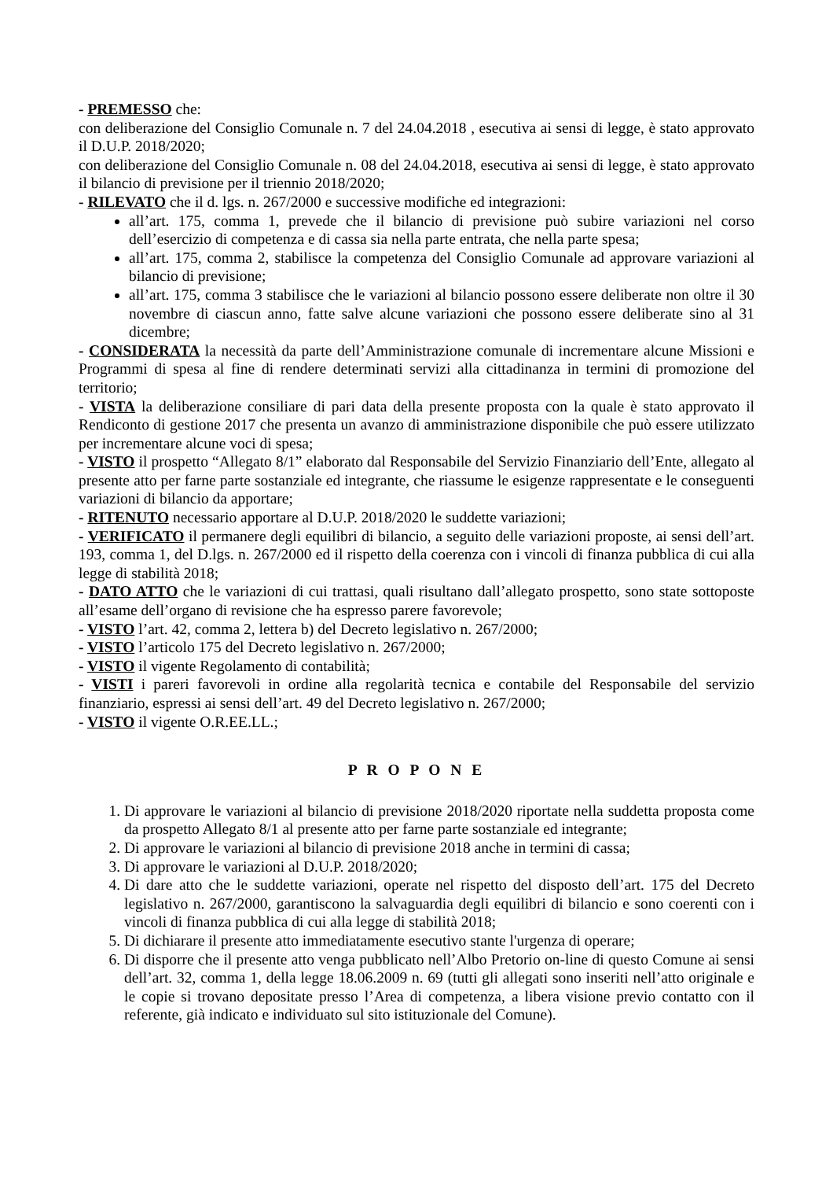- PREMESSO che:
con deliberazione del Consiglio Comunale n. 7 del 24.04.2018 , esecutiva ai sensi di legge, è stato approvato il D.U.P. 2018/2020;
con deliberazione del Consiglio Comunale n. 08 del 24.04.2018, esecutiva ai sensi di legge, è stato approvato il bilancio di previsione per il triennio 2018/2020;
- RILEVATO che il d. lgs. n. 267/2000 e successive modifiche ed integrazioni:
all’art. 175, comma 1, prevede che il bilancio di previsione può subire variazioni nel corso dell’esercizio di competenza e di cassa sia nella parte entrata, che nella parte spesa;
all’art. 175, comma 2, stabilisce la competenza del Consiglio Comunale ad approvare variazioni al bilancio di previsione;
all’art. 175, comma 3 stabilisce che le variazioni al bilancio possono essere deliberate non oltre il 30 novembre di ciascun anno, fatte salve alcune variazioni che possono essere deliberate sino al 31 dicembre;
- CONSIDERATA la necessità da parte dell’Amministrazione comunale di incrementare alcune Missioni e Programmi di spesa al fine di rendere determinati servizi alla cittadinanza in termini di promozione del territorio;
- VISTA la deliberazione consiliare di pari data della presente proposta con la quale è stato approvato il Rendiconto di gestione 2017 che presenta un avanzo di amministrazione disponibile che può essere utilizzato per incrementare alcune voci di spesa;
- VISTO il prospetto “Allegato 8/1” elaborato dal Responsabile del Servizio Finanziario dell’Ente, allegato al presente atto per farne parte sostanziale ed integrante, che riassume le esigenze rappresentate e le conseguenti variazioni di bilancio da apportare;
- RITENUTO necessario apportare al D.U.P. 2018/2020 le suddette variazioni;
- VERIFICATO il permanere degli equilibri di bilancio, a seguito delle variazioni proposte, ai sensi dell’art. 193, comma 1, del D.lgs. n. 267/2000 ed il rispetto della coerenza con i vincoli di finanza pubblica di cui alla legge di stabilità 2018;
- DATO ATTO che le variazioni di cui trattasi, quali risultano dall’allegato prospetto, sono state sottoposte all’esame dell’organo di revisione che ha espresso parere favorevole;
- VISTO l’art. 42, comma 2, lettera b) del Decreto legislativo n. 267/2000;
- VISTO l’articolo 175 del Decreto legislativo n. 267/2000;
- VISTO il vigente Regolamento di contabilità;
- VISTI i pareri favorevoli in ordine alla regolarità tecnica e contabile del Responsabile del servizio finanziario, espressi ai sensi dell’art. 49 del Decreto legislativo n. 267/2000;
- VISTO il vigente O.R.EE.LL.;
P R O P O N E
1. Di approvare le variazioni al bilancio di previsione 2018/2020 riportate nella suddetta proposta come da prospetto Allegato 8/1 al presente atto per farne parte sostanziale ed integrante;
2. Di approvare le variazioni al bilancio di previsione 2018 anche in termini di cassa;
3. Di approvare le variazioni al D.U.P. 2018/2020;
4. Di dare atto che le suddette variazioni, operate nel rispetto del disposto dell’art. 175 del Decreto legislativo n. 267/2000, garantiscono la salvaguardia degli equilibri di bilancio e sono coerenti con i vincoli di finanza pubblica di cui alla legge di stabilità 2018;
5. Di dichiarare il presente atto immediatamente esecutivo stante l'urgenza di operare;
6. Di disporre che il presente atto venga pubblicato nell’Albo Pretorio on-line di questo Comune ai sensi dell’art. 32, comma 1, della legge 18.06.2009 n. 69 (tutti gli allegati sono inseriti nell’atto originale e le copie si trovano depositate presso l’Area di competenza, a libera visione previo contatto con il referente, già indicato e individuato sul sito istituzionale del Comune).